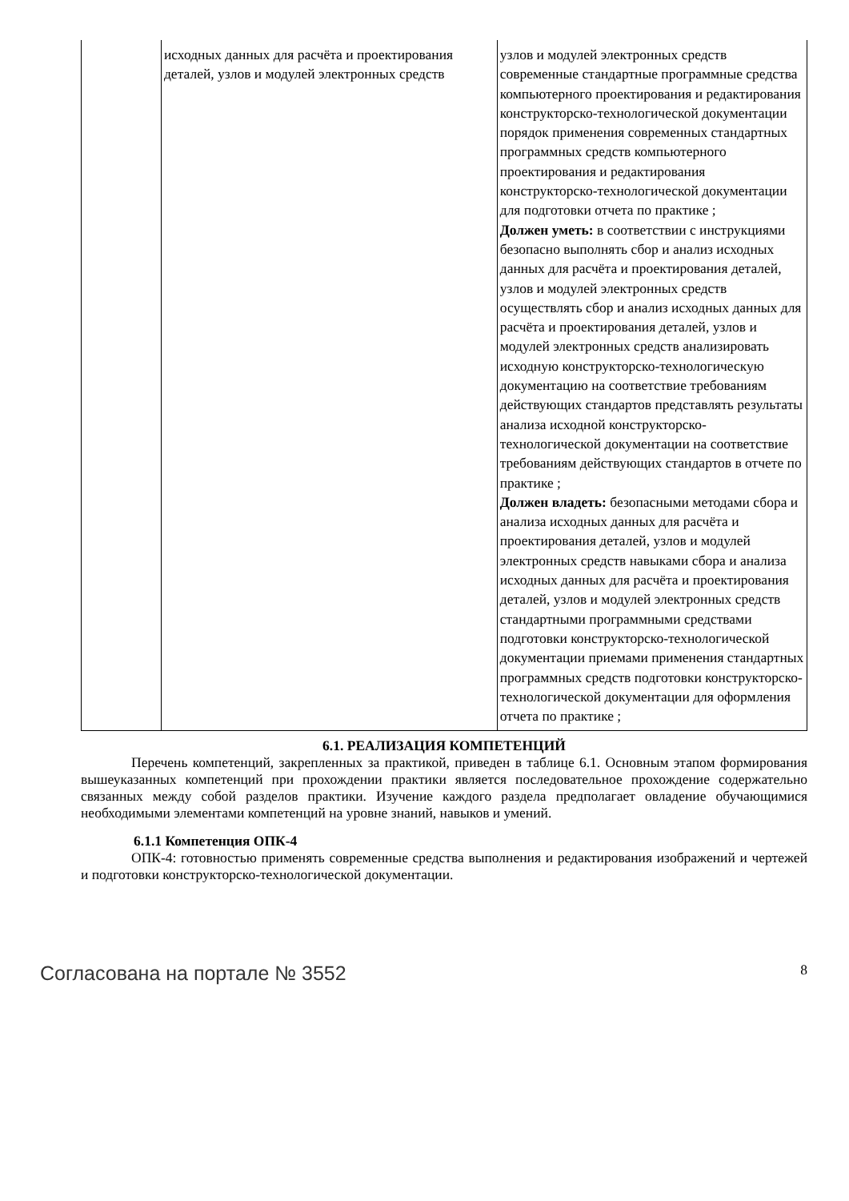| | исходных данных для расчёта и проектирования деталей, узлов и модулей электронных средств | узлов и модулей электронных средств современные стандартные программные средства компьютерного проектирования и редактирования конструкторско-технологической документации порядок применения современных стандартных программных средств компьютерного проектирования и редактирования конструкторско-технологической документации для подготовки отчета по практике ; Должен уметь: в соответствии с инструкциями безопасно выполнять сбор и анализ исходных данных для расчёта и проектирования деталей, узлов и модулей электронных средств осуществлять сбор и анализ исходных данных для расчёта и проектирования деталей, узлов и модулей электронных средств анализировать исходную конструкторско-технологическую документацию на соответствие требованиям действующих стандартов представлять результаты анализа исходной конструкторско-технологической документации на соответствие требованиям действующих стандартов в отчете по практике ; Должен владеть: безопасными методами сбора и анализа исходных данных для расчёта и проектирования деталей, узлов и модулей электронных средств навыками сбора и анализа исходных данных для расчёта и проектирования деталей, узлов и модулей электронных средств стандартными программными средствами подготовки конструкторско-технологической документации приемами применения стандартных программных средств подготовки конструкторско-технологической документации для оформления отчета по практике ; |
6.1. РЕАЛИЗАЦИЯ КОМПЕТЕНЦИЙ
Перечень компетенций, закрепленных за практикой, приведен в таблице 6.1. Основным этапом формирования вышеуказанных компетенций при прохождении практики является последовательное прохождение содержательно связанных между собой разделов практики. Изучение каждого раздела предполагает овладение обучающимися необходимыми элементами компетенций на уровне знаний, навыков и умений.
6.1.1 Компетенция ОПК-4
ОПК-4: готовностью применять современные средства выполнения и редактирования изображений и чертежей и подготовки конструкторско-технологической документации.
Согласована на портале № 3552 8